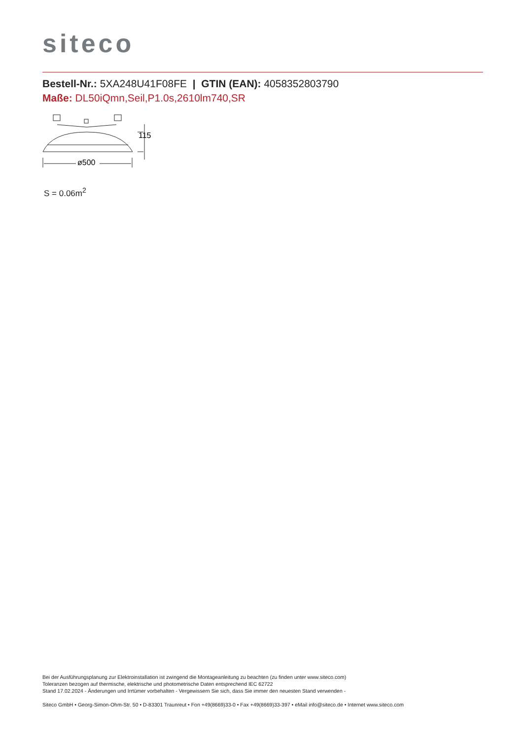siteco
Bestell-Nr.: 5XA248U41F08FE | GTIN (EAN): 4058352803790
Maße: DL50iQmn,Seil,P1.0s,2610lm740,SR
ø500
115
S = 0.06m<sup>2</sup>
Bei der Ausführungsplanung zur Elektroinstallation ist zwingend die Montageanleitung zu beachten (zu finden unter www.siteco.com)
Toleranzen bezogen auf thermische, elektrische und photometrische Daten entsprechend IEC 62722
Stand 17.02.2024 - Änderungen und Irrtümer vorbehalten - Vergewissern Sie sich, dass Sie immer den neuesten Stand verwenden -
Siteco GmbH • Georg-Simon-Ohm-Str. 50 • D-83301 Traunreut • Fon +49(8669)33-0 • Fax +49(8669)33-397 • eMail info@siteco.de • Internet www.siteco.com